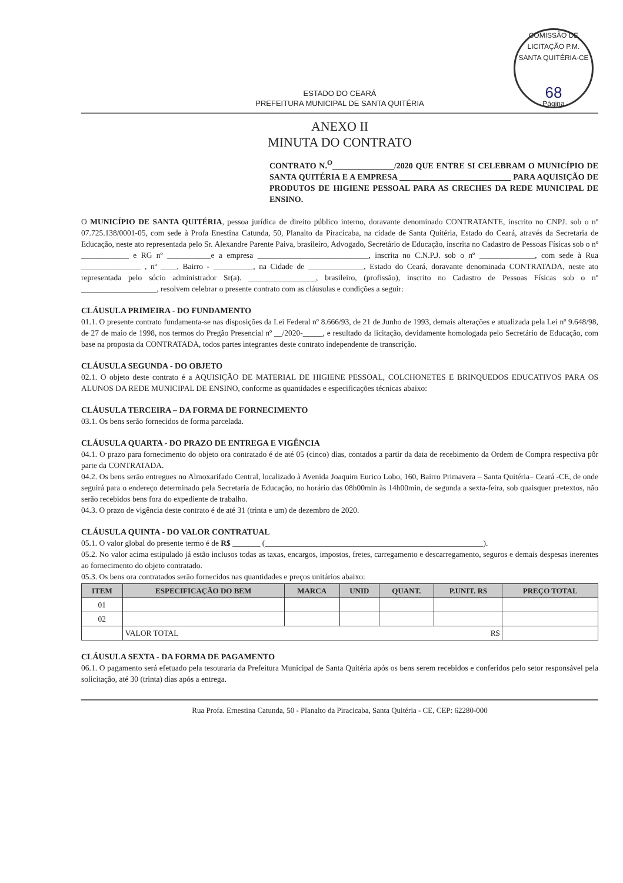COMISSÃO DE LICITAÇÃO P.M. SANTA QUITÉRIA-CE
68
Página
ESTADO DO CEARÁ
PREFEITURA MUNICIPAL DE SANTA QUITÉRIA
ANEXO II
MINUTA DO CONTRATO
CONTRATO N.<sup>O</sup>_______________/2020 QUE ENTRE SI CELEBRAM O MUNICÍPIO DE SANTA QUITÉRIA E A EMPRESA ___________________________ PARA AQUISIÇÃO DE PRODUTOS DE HIGIENE PESSOAL PARA AS CRECHES DA REDE MUNICIPAL DE ENSINO.
O MUNICÍPIO DE SANTA QUITÉRIA, pessoa jurídica de direito público interno, doravante denominado CONTRATANTE, inscrito no CNPJ. sob o nº 07.725.138/0001-05, com sede à Profa Enestina Catunda, 50, Planalto da Piracicaba, na cidade de Santa Quitéria, Estado do Ceará, através da Secretaria de Educação, neste ato representada pelo Sr. Alexandre Parente Paiva, brasileiro, Advogado, Secretário de Educação, inscrita no Cadastro de Pessoas Físicas sob o nº ____________ e RG nº ___________e a empresa ____________________________, inscrita no C.N.P.J. sob o nº ______________, com sede à Rua _______________ , nº ____, Bairro - __________, na Cidade de ______________, Estado do Ceará, doravante denominada CONTRATADA, neste ato representada pelo sócio administrador Sr(a). _________________, brasileiro, (profissão), inscrito no Cadastro de Pessoas Físicas sob o nº ___________________, resolvem celebrar o presente contrato com as cláusulas e condições a seguir:
CLÁUSULA PRIMEIRA - DO FUNDAMENTO
01.1. O presente contrato fundamenta-se nas disposições da Lei Federal nº 8.666/93, de 21 de Junho de 1993, demais alterações e atualizada pela Lei nº 9.648/98, de 27 de maio de 1998, nos termos do Pregão Presencial nº __/2020-_____, e resultado da licitação, devidamente homologada pelo Secretário de Educação, com base na proposta da CONTRATADA, todos partes integrantes deste contrato independente de transcrição.
CLÁUSULA SEGUNDA - DO OBJETO
02.1. O objeto deste contrato é a AQUISIÇÃO DE MATERIAL DE HIGIENE PESSOAL, COLCHONETES E BRINQUEDOS EDUCATIVOS PARA OS ALUNOS DA REDE MUNICIPAL DE ENSINO, conforme as quantidades e especificações técnicas abaixo:
CLÁUSULA TERCEIRA – DA FORMA DE FORNECIMENTO
03.1. Os bens serão fornecidos de forma parcelada.
CLÁUSULA QUARTA - DO PRAZO DE ENTREGA E VIGÊNCIA
04.1. O prazo para fornecimento do objeto ora contratado é de até 05 (cinco) dias, contados a partir da data de recebimento da Ordem de Compra respectiva pôr parte da CONTRATADA.
04.2. Os bens serão entregues no Almoxarifado Central, localizado à Avenida Joaquim Eurico Lobo, 160, Bairro Primavera – Santa Quitéria– Ceará -CE, de onde seguirá para o endereço determinado pela Secretaria de Educação, no horário das 08h00min às 14h00min, de segunda a sexta-feira, sob quaisquer pretextos, não serão recebidos bens fora do expediente de trabalho.
04.3. O prazo de vigência deste contrato é de até 31 (trinta e um) de dezembro de 2020.
CLÁUSULA QUINTA - DO VALOR CONTRATUAL
05.1. O valor global do presente termo é de R$ _______ (_______________________________________________________).
05.2. No valor acima estipulado já estão inclusos todas as taxas, encargos, impostos, fretes, carregamento e descarregamento, seguros e demais despesas inerentes ao fornecimento do objeto contratado.
05.3. Os bens ora contratados serão fornecidos nas quantidades e preços unitários abaixo:
| ITEM | ESPECIFICAÇÃO DO BEM | MARCA | UNID | QUANT. | P.UNIT. R$ | PREÇO TOTAL |
| --- | --- | --- | --- | --- | --- | --- |
| 01 | | | | | | |
| 02 | | | | | | |
| | VALOR TOTAL R$ | | | | | |
CLÁUSULA SEXTA - DA FORMA DE PAGAMENTO
06.1. O pagamento será efetuado pela tesouraria da Prefeitura Municipal de Santa Quitéria após os bens serem recebidos e conferidos pelo setor responsável pela solicitação, até 30 (trinta) dias após a entrega.
Rua Profa. Ernestina Catunda, 50 - Planalto da Piracicaba, Santa Quitéria - CE, CEP: 62280-000